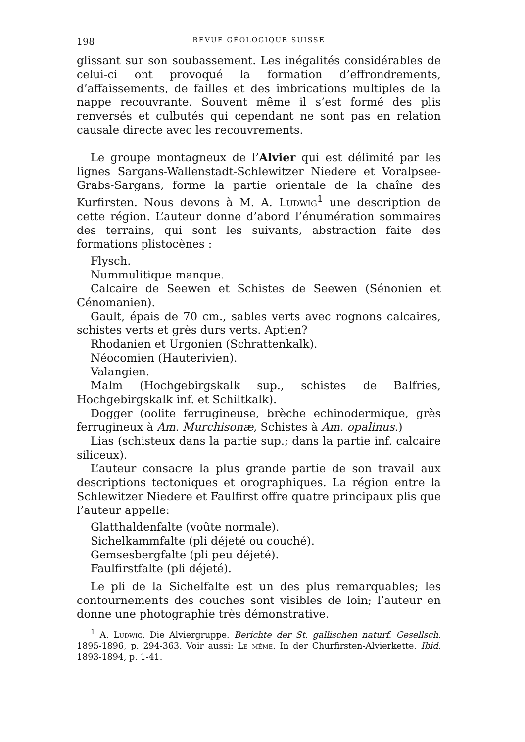198 REVUE GÉOLOGIQUE SUISSE
glissant sur son soubassement. Les inégalités considérables de celui-ci ont provoqué la formation d’effrondrements, d’affaissements, de failles et des imbrications multiples de la nappe recouvrante. Souvent même il s’est formé des plis renversés et culbutés qui cependant ne sont pas en relation causale directe avec les recouvrements.
Le groupe montagneux de l’Alvier qui est délimité par les lignes Sargans-Wallenstadt-Schlewitzer Niedere et Voralpsee-Grabs-Sargans, forme la partie orientale de la chaîne des Kurfirsten. Nous devons à M. A. Ludwig<sup>1</sup> une description de cette région. L’auteur donne d’abord l’énumération sommaires des terrains, qui sont les suivants, abstraction faite des formations plistocènes :
Flysch.
Nummulitique manque.
Calcaire de Seewen et Schistes de Seewen (Sénonien et Cénomanien).
Gault, épais de 70 cm., sables verts avec rognons calcaires, schistes verts et grès durs verts. Aptien?
Rhodanien et Urgonien (Schrattenkalk).
Néocomien (Hauterivien).
Valangien.
Malm (Hochgebirgskalk sup., schistes de Balfries, Hochgebirgskalk inf. et Schiltkalk).
Dogger (oolite ferrugineuse, brèche echinodermique, grès ferrugineux à Am. Murchisonæ, Schistes à Am. opalinus.)
Lias (schisteux dans la partie sup.; dans la partie inf. calcaire siliceux).
L’auteur consacre la plus grande partie de son travail aux descriptions tectoniques et orographiques. La région entre la Schlewitzer Niedere et Faulfirst offre quatre principaux plis que l’auteur appelle:
Glatthaldenfalte (voûte normale).
Sichelkammfalte (pli déjeté ou couché).
Gemsesbergfalte (pli peu déjeté).
Faulfirstfalte (pli déjeté).
Le pli de la Sichelfalte est un des plus remarquables; les contournements des couches sont visibles de loin; l’auteur en donne une photographie très démonstrative.
<sup>1</sup> A. Ludwig. Die Alviergruppe. Berichte der St. gallischen naturf. Gesellsch. 1895-1896, p. 294-363. Voir aussi: Le même. In der Churfirsten-Alvierkette. Ibid. 1893-1894, p. 1-41.